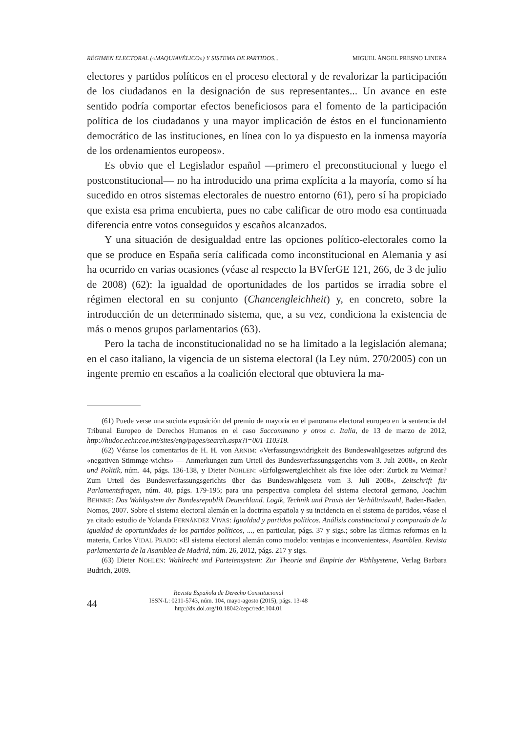RÉGIMEN ELECTORAL («MAQUIAVÉLICO») Y SISTEMA DE PARTIDOS... MIGUEL ÁNGEL PRESNO LINERA
electores y partidos políticos en el proceso electoral y de revalorizar la participación de los ciudadanos en la designación de sus representantes... Un avance en este sentido podría comportar efectos beneficiosos para el fomento de la participación política de los ciudadanos y una mayor implicación de éstos en el funcionamiento democrático de las instituciones, en línea con lo ya dispuesto en la inmensa mayoría de los ordenamientos europeos».
Es obvio que el Legislador español —primero el preconstitucional y luego el postconstitucional— no ha introducido una prima explícita a la mayoría, como sí ha sucedido en otros sistemas electorales de nuestro entorno (61), pero sí ha propiciado que exista esa prima encubierta, pues no cabe calificar de otro modo esa continuada diferencia entre votos conseguidos y escaños alcanzados.
Y una situación de desigualdad entre las opciones político-electorales como la que se produce en España sería calificada como inconstitucional en Alemania y así ha ocurrido en varias ocasiones (véase al respecto la BVferGE 121, 266, de 3 de julio de 2008) (62): la igualdad de oportunidades de los partidos se irradia sobre el régimen electoral en su conjunto (Chancengleichheit) y, en concreto, sobre la introducción de un determinado sistema, que, a su vez, condiciona la existencia de más o menos grupos parlamentarios (63).
Pero la tacha de inconstitucionalidad no se ha limitado a la legislación alemana; en el caso italiano, la vigencia de un sistema electoral (la Ley núm. 270/2005) con un ingente premio en escaños a la coalición electoral que obtuviera la ma-
(61) Puede verse una sucinta exposición del premio de mayoría en el panorama electoral europeo en la sentencia del Tribunal Europeo de Derechos Humanos en el caso Saccommano y otros c. Italia, de 13 de marzo de 2012, http://hudoc.echr.coe.int/sites/eng/pages/search.aspx?i=001-110318.
(62) Véanse los comentarios de H. H. von ARNIM: «Verfassungswidrigkeit des Bundeswahlgesetzes aufgrund des «negativen Stimmge-wichts» — Anmerkungen zum Urteil des Bundesverfassungsgerichts vom 3. Juli 2008», en Recht und Politik, núm. 44, págs. 136-138, y Dieter NOHLEN: «Erfolgswertgleichheit als fixe Idee oder: Zurück zu Weimar? Zum Urteil des Bundesverfassungsgerichts über das Bundeswahlgesetz vom 3. Juli 2008», Zeitschrift für Parlamentsfragen, núm. 40, págs. 179-195; para una perspectiva completa del sistema electoral germano, Joachim BEHNKE: Das Wahlsystem der Bundesrepublik Deutschland. Logik, Technik und Praxis der Verhältniswahl, Baden-Baden, Nomos, 2007. Sobre el sistema electoral alemán en la doctrina española y su incidencia en el sistema de partidos, véase el ya citado estudio de Yolanda FERNÁNDEZ VIVAS: Igualdad y partidos políticos. Análisis constitucional y comparado de la igualdad de oportunidades de los partidos políticos, ..., en particular, págs. 37 y sigs.; sobre las últimas reformas en la materia, Carlos VIDAL PRADO: «El sistema electoral alemán como modelo: ventajas e inconvenientes», Asamblea. Revista parlamentaria de la Asamblea de Madrid, núm. 26, 2012, págs. 217 y sigs.
(63) Dieter NOHLEN: Wahlrecht und Parteiensystem: Zur Theorie und Empirie der Wahlsysteme, Verlag Barbara Budrich, 2009.
44
Revista Española de Derecho Constitucional
ISSN-L: 0211-5743, núm. 104, mayo-agosto (2015), págs. 13-48
http://dx.doi.org/10.18042/cepc/redc.104.01